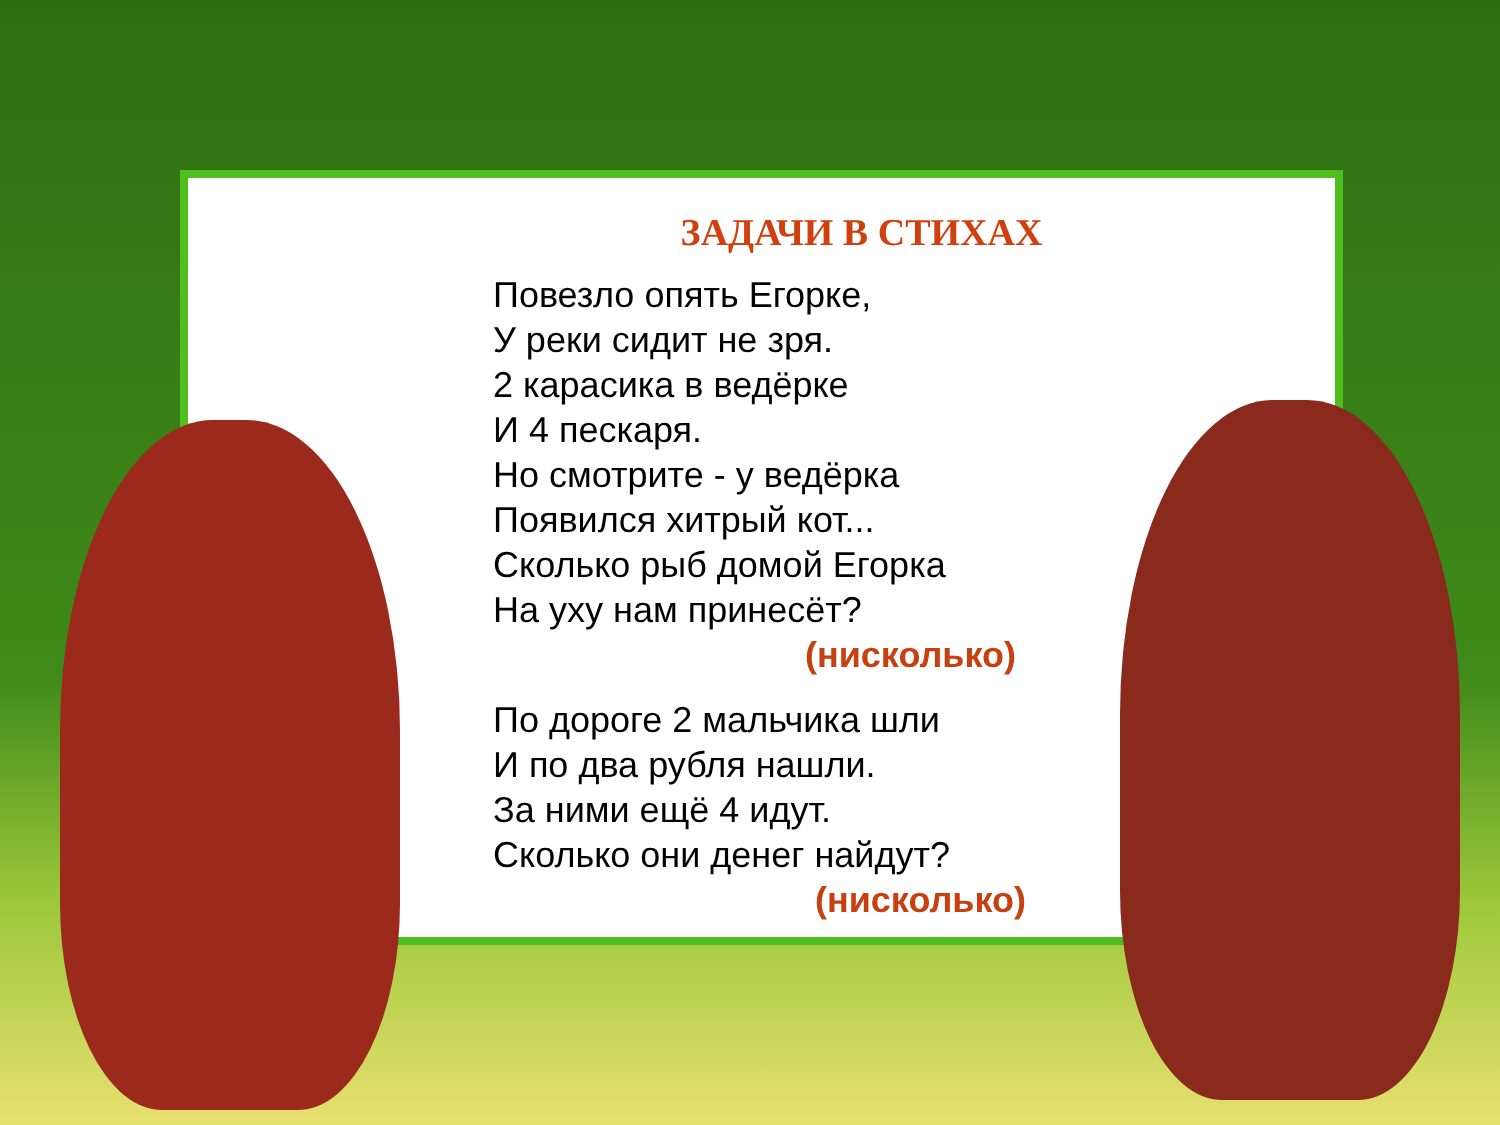ЗАДАЧИ В СТИХАХ
Повезло опять Егорке,
У реки сидит не зря.
2 карасика в ведёрке
И 4 пескаря.
Но смотрите - у ведёрка
Появился хитрый кот...
Сколько рыб домой Егорка
На уху нам принесёт?
(нисколько)
По дороге 2 мальчика шли
И по два рубля нашли.
За ними ещё 4 идут.
Сколько они денег найдут?
(нисколько)